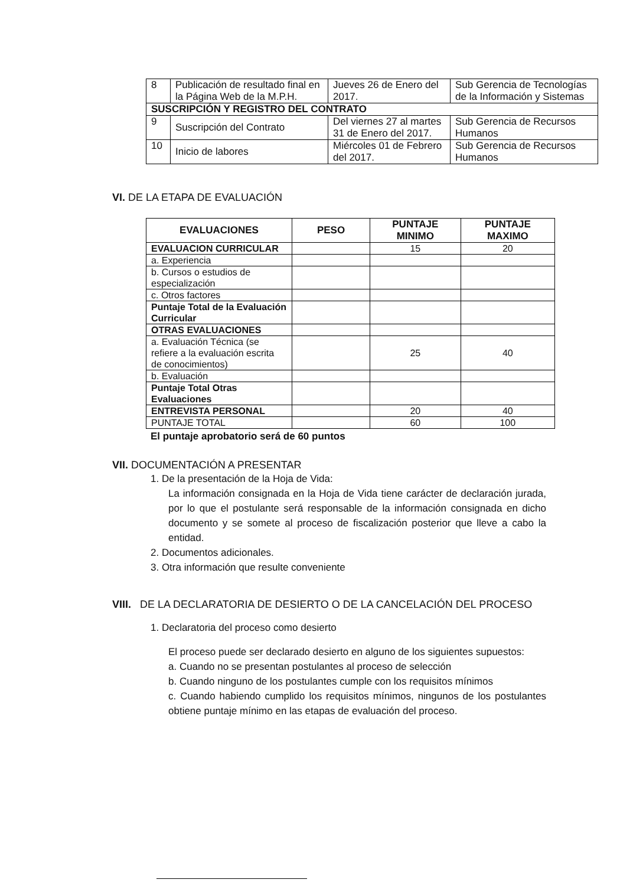| 8 | Publicación de resultado final en la Página Web de la M.P.H. | Jueves 26 de Enero del 2017. | Sub Gerencia de Tecnologías de la Información y Sistemas |
| SUSCRIPCIÓN Y REGISTRO DEL CONTRATO | | | |
| 9 | Suscripción del Contrato | Del viernes 27 al martes 31 de Enero del 2017. | Sub Gerencia de Recursos Humanos |
| 10 | Inicio de labores | Miércoles 01 de Febrero del 2017. | Sub Gerencia de Recursos Humanos |
VI. DE LA ETAPA DE EVALUACIÓN
| EVALUACIONES | PESO | PUNTAJE MINIMO | PUNTAJE MAXIMO |
| --- | --- | --- | --- |
| EVALUACION CURRICULAR | | 15 | 20 |
| a. Experiencia | | | |
| b. Cursos o estudios de especialización | | | |
| c. Otros factores | | | |
| Puntaje Total de la Evaluación Curricular | | | |
| OTRAS EVALUACIONES | | | |
| a. Evaluación Técnica (se refiere a la evaluación escrita de conocimientos) | | 25 | 40 |
| b. Evaluación | | | |
| Puntaje Total Otras Evaluaciones | | | |
| ENTREVISTA PERSONAL | | 20 | 40 |
| PUNTAJE TOTAL | | 60 | 100 |
El puntaje aprobatorio será de 60 puntos
VII. DOCUMENTACIÓN A PRESENTAR
1. De la presentación de la Hoja de Vida:
La información consignada en la Hoja de Vida tiene carácter de declaración jurada, por lo que el postulante será responsable de la información consignada en dicho documento y se somete al proceso de fiscalización posterior que lleve a cabo la entidad.
2. Documentos adicionales.
3. Otra información que resulte conveniente
VIII. DE LA DECLARATORIA DE DESIERTO O DE LA CANCELACIÓN DEL PROCESO
1. Declaratoria del proceso como desierto
El proceso puede ser declarado desierto en alguno de los siguientes supuestos:
a. Cuando no se presentan postulantes al proceso de selección
b. Cuando ninguno de los postulantes cumple con los requisitos mínimos
c. Cuando habiendo cumplido los requisitos mínimos, ningunos de los postulantes obtiene puntaje mínimo en las etapas de evaluación del proceso.